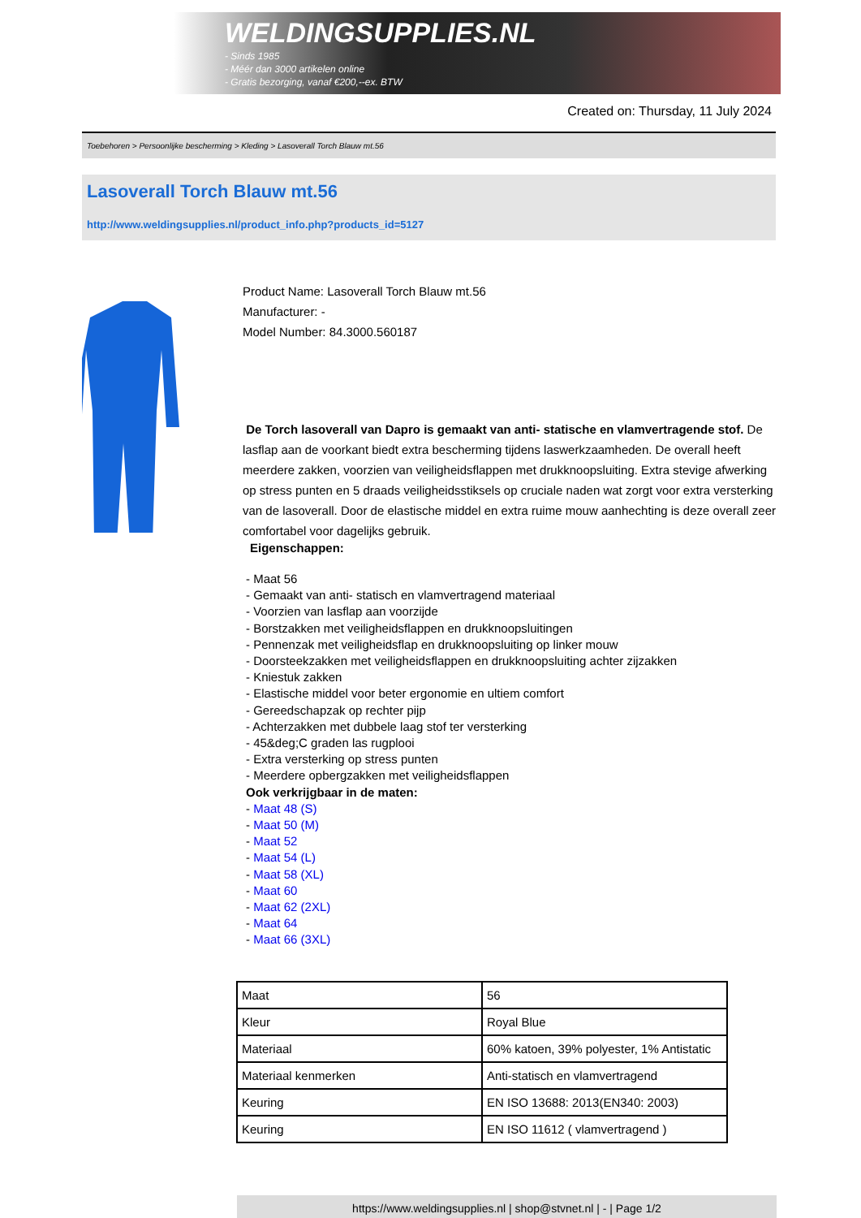WELDINGSUPPLIES.NL
- Sinds 1985
- Méér dan 3000 artikelen online
- Gratis bezorging, vanaf €200,--ex. BTW
Created on: Thursday, 11 July 2024
Toebehoren > Persoonlijke bescherming > Kleding > Lasoverall Torch Blauw mt.56
Lasoverall Torch Blauw mt.56
http://www.weldingsupplies.nl/product_info.php?products_id=5127
Product Name: Lasoverall Torch Blauw mt.56
Manufacturer: -
Model Number: 84.3000.560187
De Torch lasoverall van Dapro is gemaakt van anti- statische en vlamvertragende stof. De lasflap aan de voorkant biedt extra bescherming tijdens laswerkzaamheden. De overall heeft meerdere zakken, voorzien van veiligheidsflappen met drukknoopsluiting. Extra stevige afwerking op stress punten en 5 draads veiligheidsstiksels op cruciale naden wat zorgt voor extra versterking van de lasoverall. Door de elastische middel en extra ruime mouw aanhechting is deze overall zeer comfortabel voor dagelijks gebruik.
Eigenschappen:
- Maat 56
- Gemaakt van anti- statisch en vlamvertragend materiaal
- Voorzien van lasflap aan voorzijde
- Borstzakken met veiligheidsflappen en drukknoopsluitingen
- Pennenzak met veiligheidsflap en drukknoopsluiting op linker mouw
- Doorsteekzakken met veiligheidsflappen en drukknoopsluiting achter zijzakken
- Kniestuk zakken
- Elastische middel voor beter ergonomie en ultiem comfort
- Gereedschapzak op rechter pijp
- Achterzakken met dubbele laag stof ter versterking
- 45&deg;C graden las rugplooi
- Extra versterking op stress punten
- Meerdere opbergzakken met veiligheidsflappen
Ook verkrijgbaar in de maten:
- Maat 48 (S)
- Maat 50 (M)
- Maat 52
- Maat 54 (L)
- Maat 58 (XL)
- Maat 60
- Maat 62 (2XL)
- Maat 64
- Maat 66 (3XL)
| Maat | 56 |
| Kleur | Royal Blue |
| Materiaal | 60% katoen, 39% polyester, 1% Antistatic |
| Materiaal kenmerken | Anti-statisch en vlamvertragend |
| Keuring | EN ISO 13688: 2013(EN340: 2003) |
| Keuring | EN ISO 11612 ( vlamvertragend ) |
https://www.weldingsupplies.nl | shop@stvnet.nl | - | Page 1/2